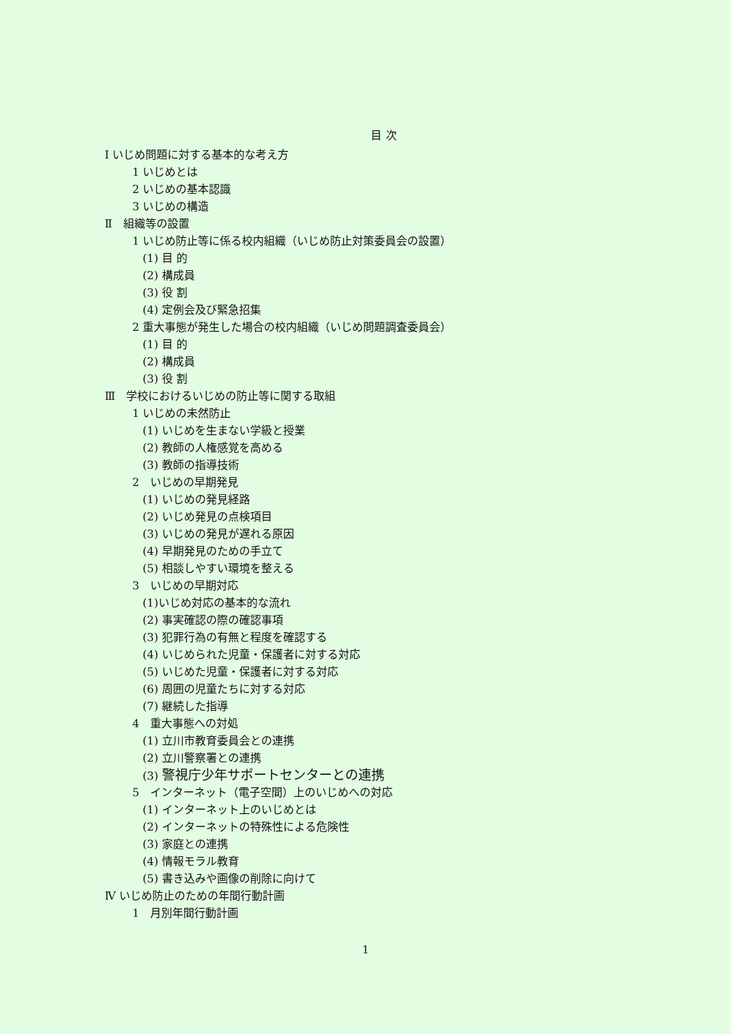目 次
Ⅰ いじめ問題に対する基本的な考え方
1 いじめとは
2 いじめの基本認識
3 いじめの構造
Ⅱ　組織等の設置
1 いじめ防止等に係る校内組織（いじめ防止対策委員会の設置）
(1) 目 的
(2) 構成員
(3) 役 割
(4) 定例会及び緊急招集
2 重大事態が発生した場合の校内組織（いじめ問題調査委員会）
(1) 目 的
(2) 構成員
(3) 役 割
Ⅲ　学校におけるいじめの防止等に関する取組
1 いじめの未然防止
(1) いじめを生まない学級と授業
(2) 教師の人権感覚を高める
(3) 教師の指導技術
2　いじめの早期発見
(1) いじめの発見経路
(2) いじめ発見の点検項目
(3) いじめの発見が遅れる原因
(4) 早期発見のための手立て
(5) 相談しやすい環境を整える
3　いじめの早期対応
(1)いじめ対応の基本的な流れ
(2) 事実確認の際の確認事項
(3) 犯罪行為の有無と程度を確認する
(4) いじめられた児童・保護者に対する対応
(5) いじめた児童・保護者に対する対応
(6) 周囲の児童たちに対する対応
(7) 継続した指導
4　重大事態への対処
(1) 立川市教育委員会との連携
(2) 立川警察署との連携
(3) 警視庁少年サポートセンターとの連携
5　インターネット（電子空間）上のいじめへの対応
(1) インターネット上のいじめとは
(2) インターネットの特殊性による危険性
(3) 家庭との連携
(4) 情報モラル教育
(5) 書き込みや画像の削除に向けて
Ⅳ いじめ防止のための年間行動計画
1　月別年間行動計画
1